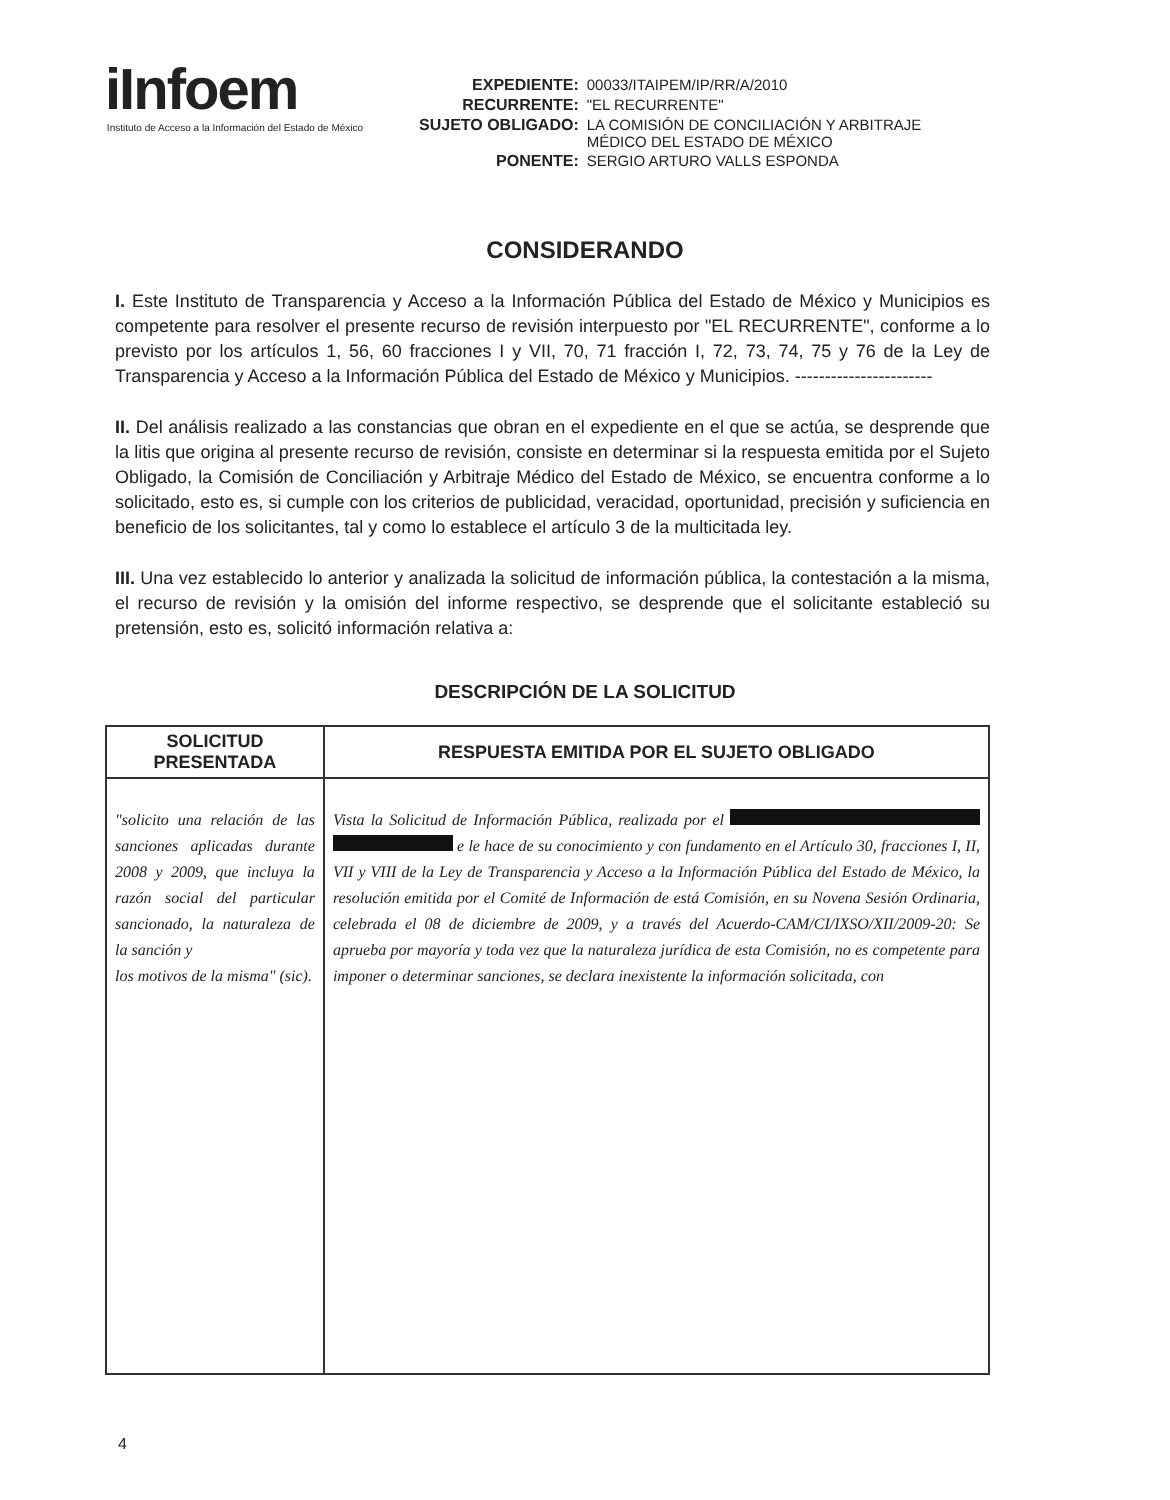iInfoem
Instituto de Acceso a la Información del Estado de México
| EXPEDIENTE: | 00033/ITAIPEM/IP/RR/A/2010 |
| RECURRENTE: | "EL RECURRENTE" |
| SUJETO OBLIGADO: | LA COMISIÓN DE CONCILIACIÓN Y ARBITRAJE MÉDICO DEL ESTADO DE MÉXICO |
| PONENTE: | SERGIO ARTURO VALLS ESPONDA |
CONSIDERANDO
I. Este Instituto de Transparencia y Acceso a la Información Pública del Estado de México y Municipios es competente para resolver el presente recurso de revisión interpuesto por "EL RECURRENTE", conforme a lo previsto por los artículos 1, 56, 60 fracciones I y VII, 70, 71 fracción I, 72, 73, 74, 75 y 76 de la Ley de Transparencia y Acceso a la Información Pública del Estado de México y Municipios. -----------------------
II. Del análisis realizado a las constancias que obran en el expediente en el que se actúa, se desprende que la litis que origina al presente recurso de revisión, consiste en determinar si la respuesta emitida por el Sujeto Obligado, la Comisión de Conciliación y Arbitraje Médico del Estado de México, se encuentra conforme a lo solicitado, esto es, si cumple con los criterios de publicidad, veracidad, oportunidad, precisión y suficiencia en beneficio de los solicitantes, tal y como lo establece el artículo 3 de la multicitada ley.
III. Una vez establecido lo anterior y analizada la solicitud de información pública, la contestación a la misma, el recurso de revisión y la omisión del informe respectivo, se desprende que el solicitante estableció su pretensión, esto es, solicitó información relativa a:
DESCRIPCIÓN DE LA SOLICITUD
| SOLICITUD PRESENTADA | RESPUESTA EMITIDA POR EL SUJETO OBLIGADO |
| --- | --- |
| "solicito una relación de las sanciones aplicadas durante 2008 y 2009, que incluya la razón social del particular sancionado, la naturaleza de la sanción y los motivos de la misma" (sic). | Vista la Solicitud de Información Pública, realizada por el e le hace de su conocimiento y con fundamento en el Artículo 30, fracciones I, II, VII y VIII de la Ley de Transparencia y Acceso a la Información Pública del Estado de México, la resolución emitida por el Comité de Información de está Comisión, en su Novena Sesión Ordinaria, celebrada el 08 de diciembre de 2009, y a través del Acuerdo-CAM/CI/IXSO/XII/2009-20: Se aprueba por mayoría y toda vez que la naturaleza jurídica de esta Comisión, no es competente para imponer o determinar sanciones, se declara inexistente la información solicitada, con |
4